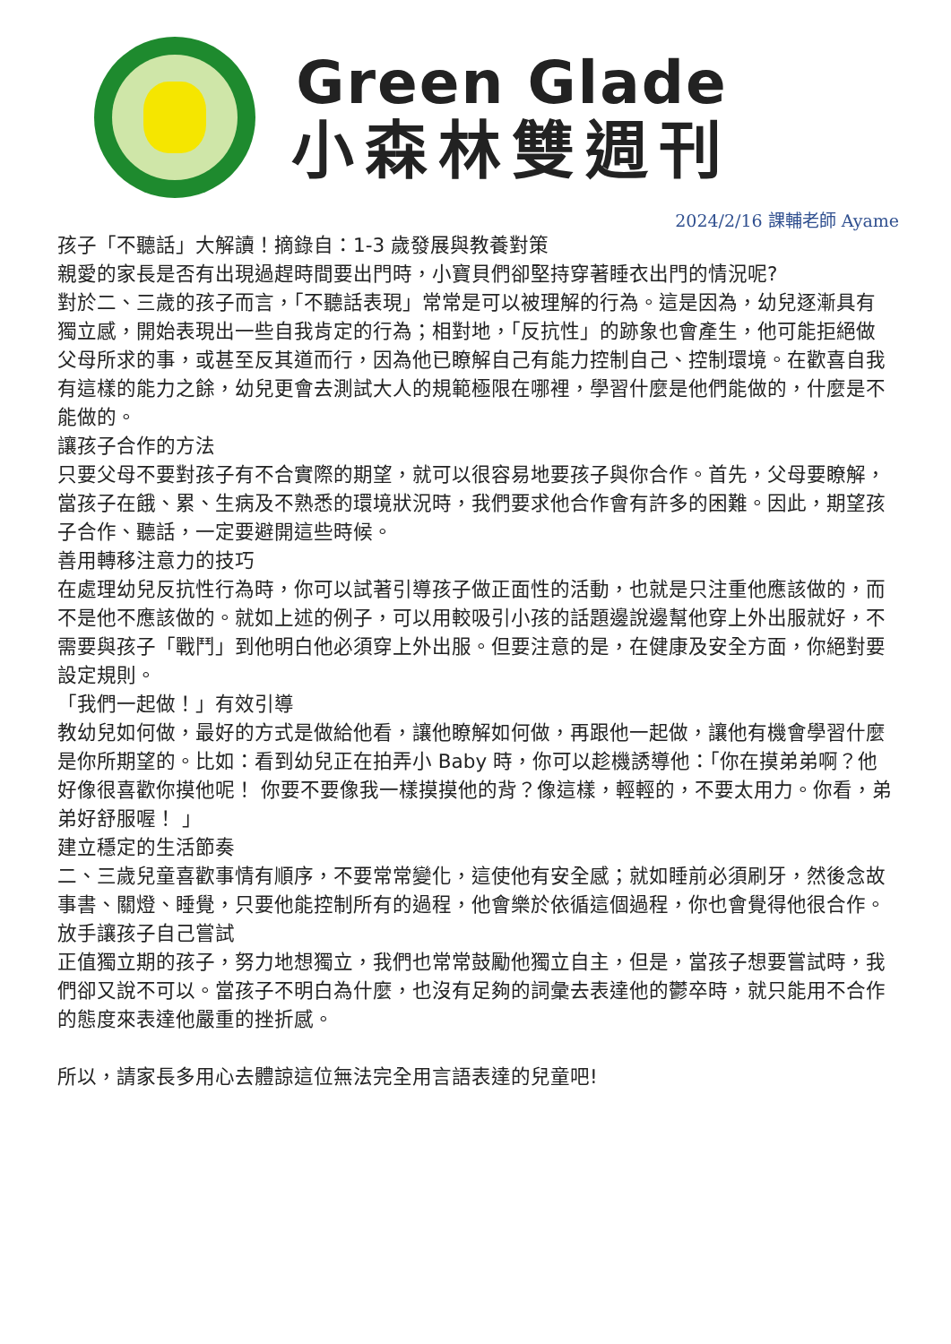Green Glade
小森林雙週刊
2024/2/16 課輔老師 Ayame
孩子「不聽話」大解讀！摘錄自：1-3 歲發展與教養對策
親愛的家長是否有出現過趕時間要出門時，小寶貝們卻堅持穿著睡衣出門的情況呢?
對於二、三歲的孩子而言，「不聽話表現」常常是可以被理解的行為。這是因為，幼兒逐漸具有獨立感，開始表現出一些自我肯定的行為；相對地，「反抗性」的跡象也會產生，他可能拒絕做父母所求的事，或甚至反其道而行，因為他已瞭解自己有能力控制自己、控制環境。在歡喜自我有這樣的能力之餘，幼兒更會去測試大人的規範極限在哪裡，學習什麼是他們能做的，什麼是不能做的。
讓孩子合作的方法
只要父母不要對孩子有不合實際的期望，就可以很容易地要孩子與你合作。首先，父母要瞭解，當孩子在餓、累、生病及不熟悉的環境狀況時，我們要求他合作會有許多的困難。因此，期望孩子合作、聽話，一定要避開這些時候。
善用轉移注意力的技巧
在處理幼兒反抗性行為時，你可以試著引導孩子做正面性的活動，也就是只注重他應該做的，而不是他不應該做的。就如上述的例子，可以用較吸引小孩的話題邊說邊幫他穿上外出服就好，不需要與孩子「戰鬥」到他明白他必須穿上外出服。但要注意的是，在健康及安全方面，你絕對要設定規則。
「我們一起做！」有效引導
教幼兒如何做，最好的方式是做給他看，讓他瞭解如何做，再跟他一起做，讓他有機會學習什麼是你所期望的。比如：看到幼兒正在拍弄小 Baby 時，你可以趁機誘導他：「你在摸弟弟啊？他好像很喜歡你摸他呢！ 你要不要像我一樣摸摸他的背？像這樣，輕輕的，不要太用力。你看，弟弟好舒服喔！ 」
建立穩定的生活節奏
二、三歲兒童喜歡事情有順序，不要常常變化，這使他有安全感；就如睡前必須刷牙，然後念故事書、關燈、睡覺，只要他能控制所有的過程，他會樂於依循這個過程，你也會覺得他很合作。
放手讓孩子自己嘗試
正值獨立期的孩子，努力地想獨立，我們也常常鼓勵他獨立自主，但是，當孩子想要嘗試時，我們卻又說不可以。當孩子不明白為什麼，也沒有足夠的詞彙去表達他的鬱卒時，就只能用不合作的態度來表達他嚴重的挫折感。
所以，請家長多用心去體諒這位無法完全用言語表達的兒童吧!